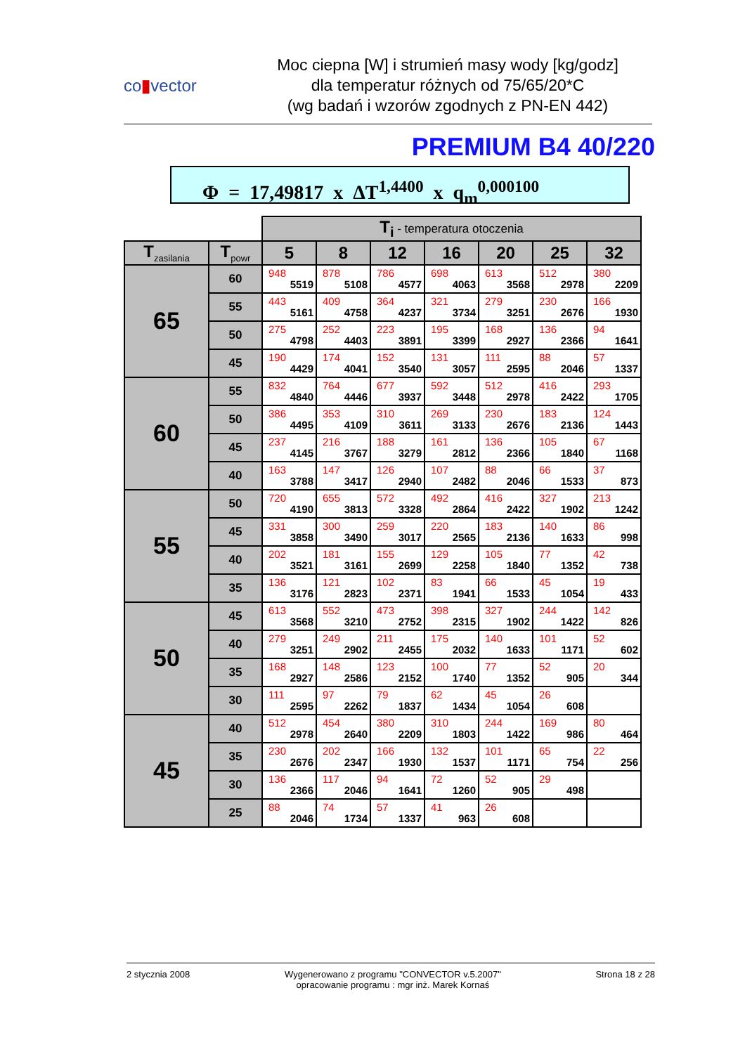co▮vector
Moc ciepna [W] i strumień masy wody [kg/godz]
dla temperatur różnych od 75/65/20*C
(wg badań i wzorów zgodnych z PN-EN 442)
PREMIUM B4 40/220
Φ = 17,49817 x ΔT<sup>1,4400</sup> x q<sub>m</sub><sup>0,000100</sup>
| | | T<sub>i</sub> - temperatura otoczenia | | | | | | |
| T<sub>zasilania</sub> | T<sub>powr</sub> | 5 | 8 | 12 | 16 | 20 | 25 | 32 |
| 65 | 60 | 948 5519 | 878 5108 | 786 4577 | 698 4063 | 613 3568 | 512 2978 | 380 2209 |
| | 55 | 443 5161 | 409 4758 | 364 4237 | 321 3734 | 279 3251 | 230 2676 | 166 1930 |
| | 50 | 275 4798 | 252 4403 | 223 3891 | 195 3399 | 168 2927 | 136 2366 | 94 1641 |
| | 45 | 190 4429 | 174 4041 | 152 3540 | 131 3057 | 111 2595 | 88 2046 | 57 1337 |
| 60 | 55 | 832 4840 | 764 4446 | 677 3937 | 592 3448 | 512 2978 | 416 2422 | 293 1705 |
| | 50 | 386 4495 | 353 4109 | 310 3611 | 269 3133 | 230 2676 | 183 2136 | 124 1443 |
| | 45 | 237 4145 | 216 3767 | 188 3279 | 161 2812 | 136 2366 | 105 1840 | 67 1168 |
| | 40 | 163 3788 | 147 3417 | 126 2940 | 107 2482 | 88 2046 | 66 1533 | 37 873 |
| 55 | 50 | 720 4190 | 655 3813 | 572 3328 | 492 2864 | 416 2422 | 327 1902 | 213 1242 |
| | 45 | 331 3858 | 300 3490 | 259 3017 | 220 2565 | 183 2136 | 140 1633 | 86 998 |
| | 40 | 202 3521 | 181 3161 | 155 2699 | 129 2258 | 105 1840 | 77 1352 | 42 738 |
| | 35 | 136 3176 | 121 2823 | 102 2371 | 83 1941 | 66 1533 | 45 1054 | 19 433 |
| 50 | 45 | 613 3568 | 552 3210 | 473 2752 | 398 2315 | 327 1902 | 244 1422 | 142 826 |
| | 40 | 279 3251 | 249 2902 | 211 2455 | 175 2032 | 140 1633 | 101 1171 | 52 602 |
| | 35 | 168 2927 | 148 2586 | 123 2152 | 100 1740 | 77 1352 | 52 905 | 20 344 |
| | 30 | 111 2595 | 97 2262 | 79 1837 | 62 1434 | 45 1054 | 26 608 | |
| 45 | 40 | 512 2978 | 454 2640 | 380 2209 | 310 1803 | 244 1422 | 169 986 | 80 464 |
| | 35 | 230 2676 | 202 2347 | 166 1930 | 132 1537 | 101 1171 | 65 754 | 22 256 |
| | 30 | 136 2366 | 117 2046 | 94 1641 | 72 1260 | 52 905 | 29 498 | |
| | 25 | 88 2046 | 74 1734 | 57 1337 | 41 963 | 26 608 | | |
2 stycznia 2008 Wygenerowano z programu "CONVECTOR v.5.2007"
opracowanie programu : mgr inż. Marek Kornaś
Strona 18 z 28